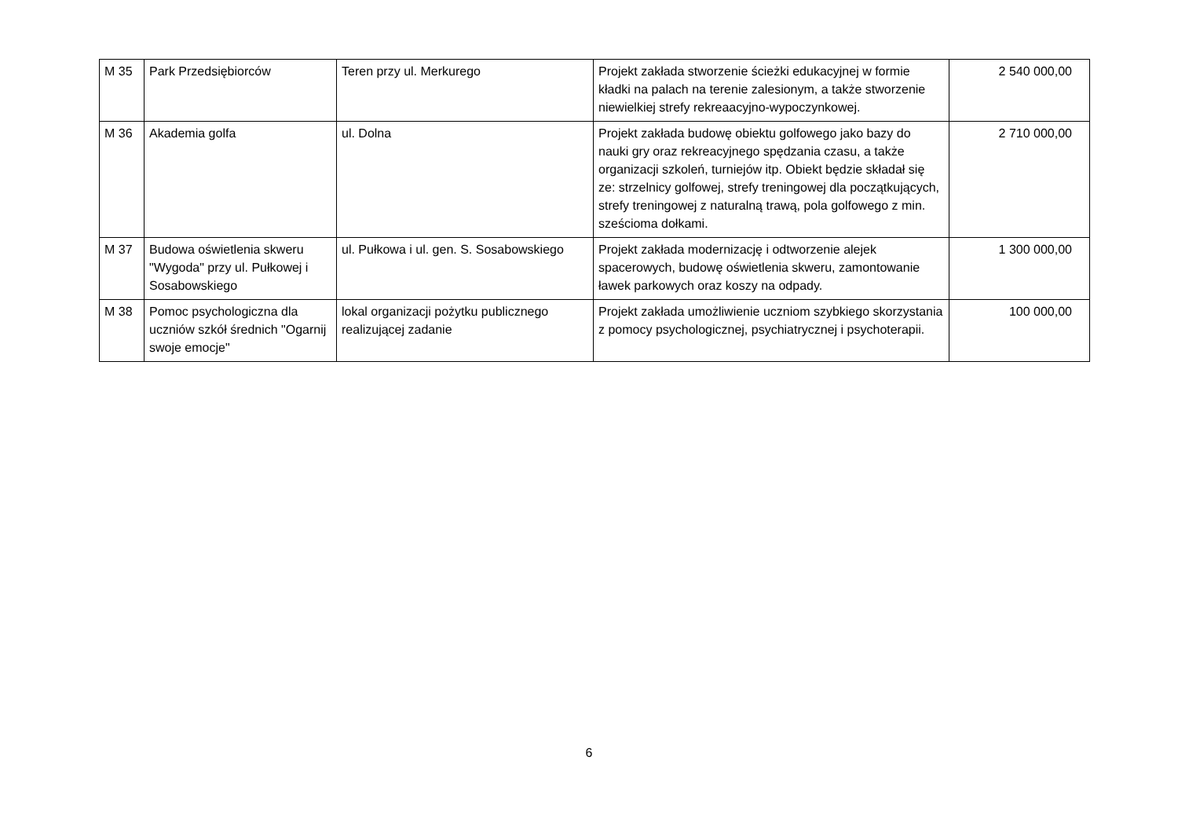| M 35 | Park Przedsiębiorców | Teren przy ul. Merkurego | Projekt zakłada stworzenie ścieżki edukacyjnej w formie kładki na palach na terenie zalesionym, a także stworzenie niewielkiej strefy rekreaacyjno-wypoczynkowej. | 2 540 000,00 |
| M 36 | Akademia golfa | ul. Dolna | Projekt zakłada budowę obiektu golfowego jako bazy do nauki gry oraz rekreacyjnego spędzania czasu, a także organizacji szkoleń, turniejów itp. Obiekt będzie składał się ze: strzelnicy golfowej, strefy treningowej dla początkujących, strefy treningowej z naturalną trawą, pola golfowego z min. sześcioma dołkami. | 2 710 000,00 |
| M 37 | Budowa oświetlenia skweru "Wygoda" przy ul. Pułkowej i Sosabowskiego | ul. Pułkowa i ul. gen. S. Sosabowskiego | Projekt zakłada modernizację i odtworzenie alejek spacerowych, budowę oświetlenia skweru, zamontowanie ławek parkowych oraz koszy na odpady. | 1 300 000,00 |
| M 38 | Pomoc psychologiczna dla uczniów szkół średnich "Ogarnij swoje emocje" | lokal organizacji pożytku publicznego realizującej zadanie | Projekt zakłada umożliwienie uczniom szybkiego skorzystania z pomocy psychologicznej, psychiatrycznej i psychoterapii. | 100 000,00 |
6